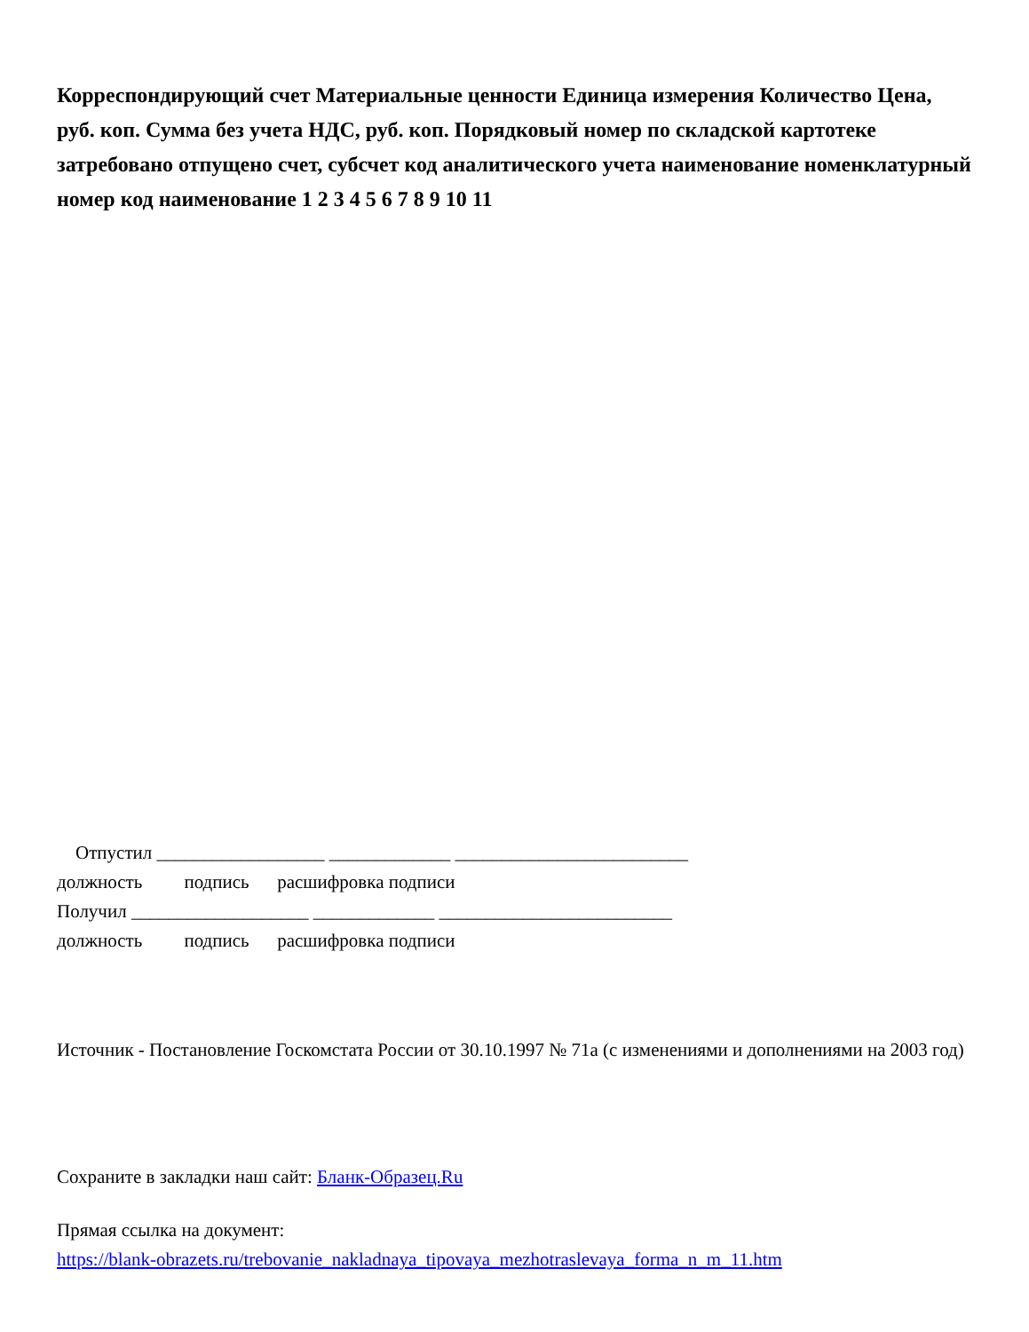Корреспондирующий счет Материальные ценности Единица измерения Количество Цена, руб. коп. Сумма без учета НДС, руб. коп. Порядковый номер по складской картотеке затребовано отпущено счет, субсчет код аналитического учета наименование номенклатурный номер код наименование 1 2 3 4 5 6 7 8 9 10 11
Отпустил __________________ _____________ _________________________
должность подпись расшифровка подписи
Получил ___________________ _____________ _________________________
должность подпись расшифровка подписи
Источник - Постановление Госкомстата России от 30.10.1997 № 71а (с изменениями и дополнениями на 2003 год)
Сохраните в закладки наш сайт: Бланк-Образец.Ru
Прямая ссылка на документ:
https://blank-obrazets.ru/trebovanie_nakladnaya_tipovaya_mezhotraslevaya_forma_n_m_11.htm